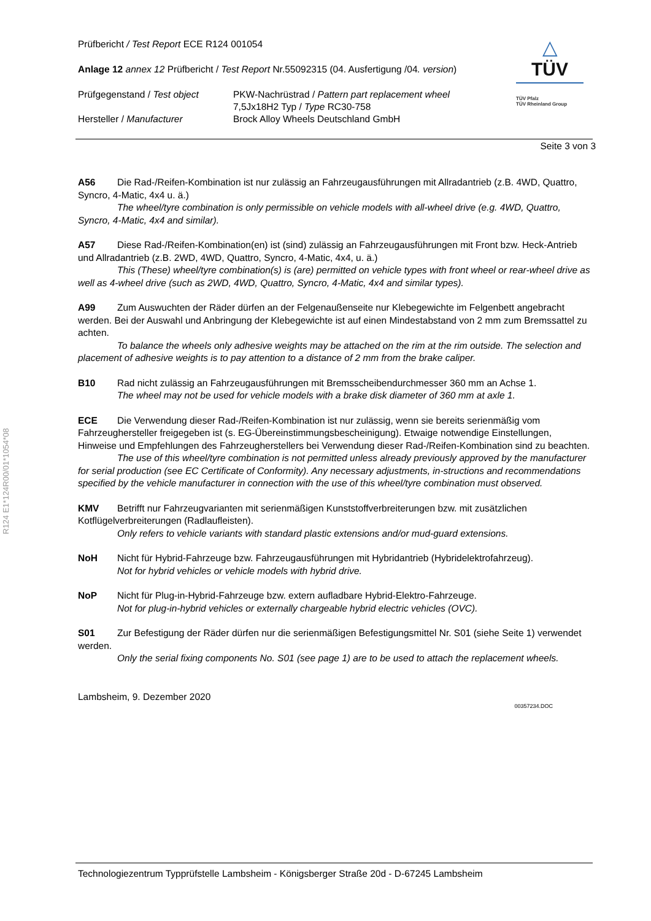R124 E1*124R00/01*1054*08
△
TÜV
TÜV Pfalz
TÜV Rheinland Group
Prüfbericht / Test Report ECE R124 001054
Anlage 12 annex 12 Prüfbericht / Test Report Nr.55092315 (04. Ausfertigung /04. version)
Prüfgegenstand / Test object
PKW-Nachrüstrad / Pattern part replacement wheel
7,5Jx18H2 Typ / Type RC30-758
Hersteller / Manufacturer Brock Alloy Wheels Deutschland GmbH
Seite 3 von 3
A56 Die Rad-/Reifen-Kombination ist nur zulässig an Fahrzeugausführungen mit Allradantrieb (z.B. 4WD, Quattro, Syncro, 4-Matic, 4x4 u. ä.)
The wheel/tyre combination is only permissible on vehicle models with all-wheel drive (e.g. 4WD, Quattro, Syncro, 4-Matic, 4x4 and similar).
A57 Diese Rad-/Reifen-Kombination(en) ist (sind) zulässig an Fahrzeugausführungen mit Front bzw. Heck-Antrieb und Allradantrieb (z.B. 2WD, 4WD, Quattro, Syncro, 4-Matic, 4x4, u. ä.)
This (These) wheel/tyre combination(s) is (are) permitted on vehicle types with front wheel or rear-wheel drive as well as 4-wheel drive (such as 2WD, 4WD, Quattro, Syncro, 4-Matic, 4x4 and similar types).
A99 Zum Auswuchten der Räder dürfen an der Felgenaußenseite nur Klebegewichte im Felgenbett angebracht werden. Bei der Auswahl und Anbringung der Klebegewichte ist auf einen Mindestabstand von 2 mm zum Bremssattel zu achten.
To balance the wheels only adhesive weights may be attached on the rim at the rim outside. The selection and placement of adhesive weights is to pay attention to a distance of 2 mm from the brake caliper.
B10 Rad nicht zulässig an Fahrzeugausführungen mit Bremsscheibendurchmesser 360 mm an Achse 1.
The wheel may not be used for vehicle models with a brake disk diameter of 360 mm at axle 1.
ECE Die Verwendung dieser Rad-/Reifen-Kombination ist nur zulässig, wenn sie bereits serienmäßig vom Fahrzeughersteller freigegeben ist (s. EG-Übereinstimmungsbescheinigung). Etwaige notwendige Einstellungen, Hinweise und Empfehlungen des Fahrzeugherstellers bei Verwendung dieser Rad-/Reifen-Kombination sind zu beachten.
The use of this wheel/tyre combination is not permitted unless already previously approved by the manufacturer for serial production (see EC Certificate of Conformity). Any necessary adjustments, in-structions and recommendations specified by the vehicle manufacturer in connection with the use of this wheel/tyre combination must observed.
KMV Betrifft nur Fahrzeugvarianten mit serienmäßigen Kunststoffverbreiterungen bzw. mit zusätzlichen Kotflügelverbreiterungen (Radlaufleisten).
Only refers to vehicle variants with standard plastic extensions and/or mud-guard extensions.
NoH Nicht für Hybrid-Fahrzeuge bzw. Fahrzeugausführungen mit Hybridantrieb (Hybridelektrofahrzeug).
Not for hybrid vehicles or vehicle models with hybrid drive.
NoP Nicht für Plug-in-Hybrid-Fahrzeuge bzw. extern aufladbare Hybrid-Elektro-Fahrzeuge.
Not for plug-in-hybrid vehicles or externally chargeable hybrid electric vehicles (OVC).
S01 Zur Befestigung der Räder dürfen nur die serienmäßigen Befestigungsmittel Nr. S01 (siehe Seite 1) verwendet werden.
Only the serial fixing components No. S01 (see page 1) are to be used to attach the replacement wheels.
Lambsheim, 9. Dezember 2020
00357234.DOC
Technologiezentrum Typprüfstelle Lambsheim - Königsberger Straße 20d - D-67245 Lambsheim